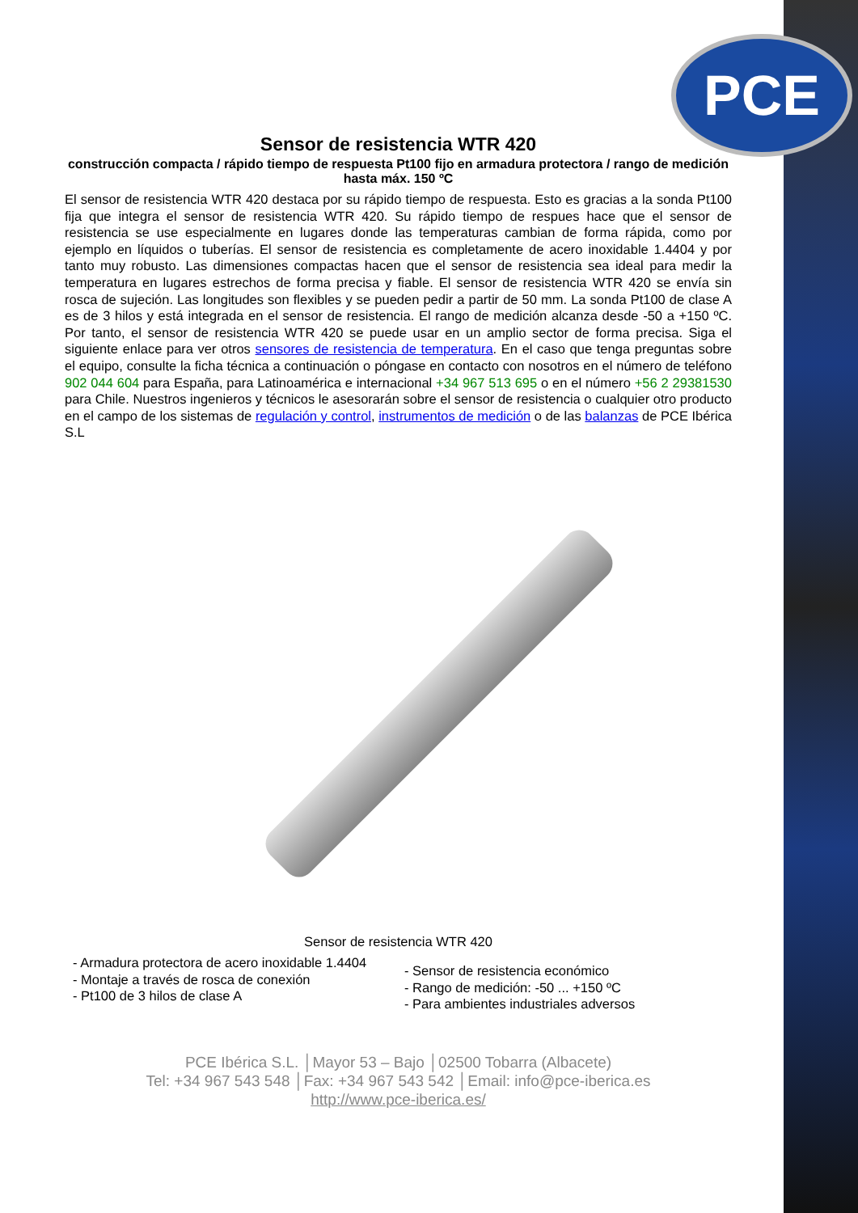PCE
Sensor de resistencia WTR 420
construcción compacta / rápido tiempo de respuesta Pt100 fijo en armadura protectora / rango de medición hasta máx. 150 ºC
El sensor de resistencia WTR 420 destaca por su rápido tiempo de respuesta. Esto es gracias a la sonda Pt100 fija que integra el sensor de resistencia WTR 420. Su rápido tiempo de respues hace que el sensor de resistencia se use especialmente en lugares donde las temperaturas cambian de forma rápida, como por ejemplo en líquidos o tuberías. El sensor de resistencia es completamente de acero inoxidable 1.4404 y por tanto muy robusto. Las dimensiones compactas hacen que el sensor de resistencia sea ideal para medir la temperatura en lugares estrechos de forma precisa y fiable. El sensor de resistencia WTR 420 se envía sin rosca de sujeción. Las longitudes son flexibles y se pueden pedir a partir de 50 mm. La sonda Pt100 de clase A es de 3 hilos y está integrada en el sensor de resistencia. El rango de medición alcanza desde -50 a +150 ºC. Por tanto, el sensor de resistencia WTR 420 se puede usar en un amplio sector de forma precisa. Siga el siguiente enlace para ver otros sensores de resistencia de temperatura. En el caso que tenga preguntas sobre el equipo, consulte la ficha técnica a continuación o póngase en contacto con nosotros en el número de teléfono 902 044 604 para España, para Latinoamérica e internacional +34 967 513 695 o en el número +56 2 29381530 para Chile. Nuestros ingenieros y técnicos le asesorarán sobre el sensor de resistencia o cualquier otro producto en el campo de los sistemas de regulación y control, instrumentos de medición o de las balanzas de PCE Ibérica S.L
Sensor de resistencia WTR 420
- Armadura protectora de acero inoxidable 1.4404
- Montaje a través de rosca de conexión
- Pt100 de 3 hilos de clase A
- Sensor de resistencia económico
- Rango de medición: -50 ... +150 ºC
- Para ambientes industriales adversos
PCE Ibérica S.L. │Mayor 53 – Bajo │02500 Tobarra (Albacete)
Tel: +34 967 543 548 │Fax: +34 967 543 542 │Email: info@pce-iberica.es
http://www.pce-iberica.es/